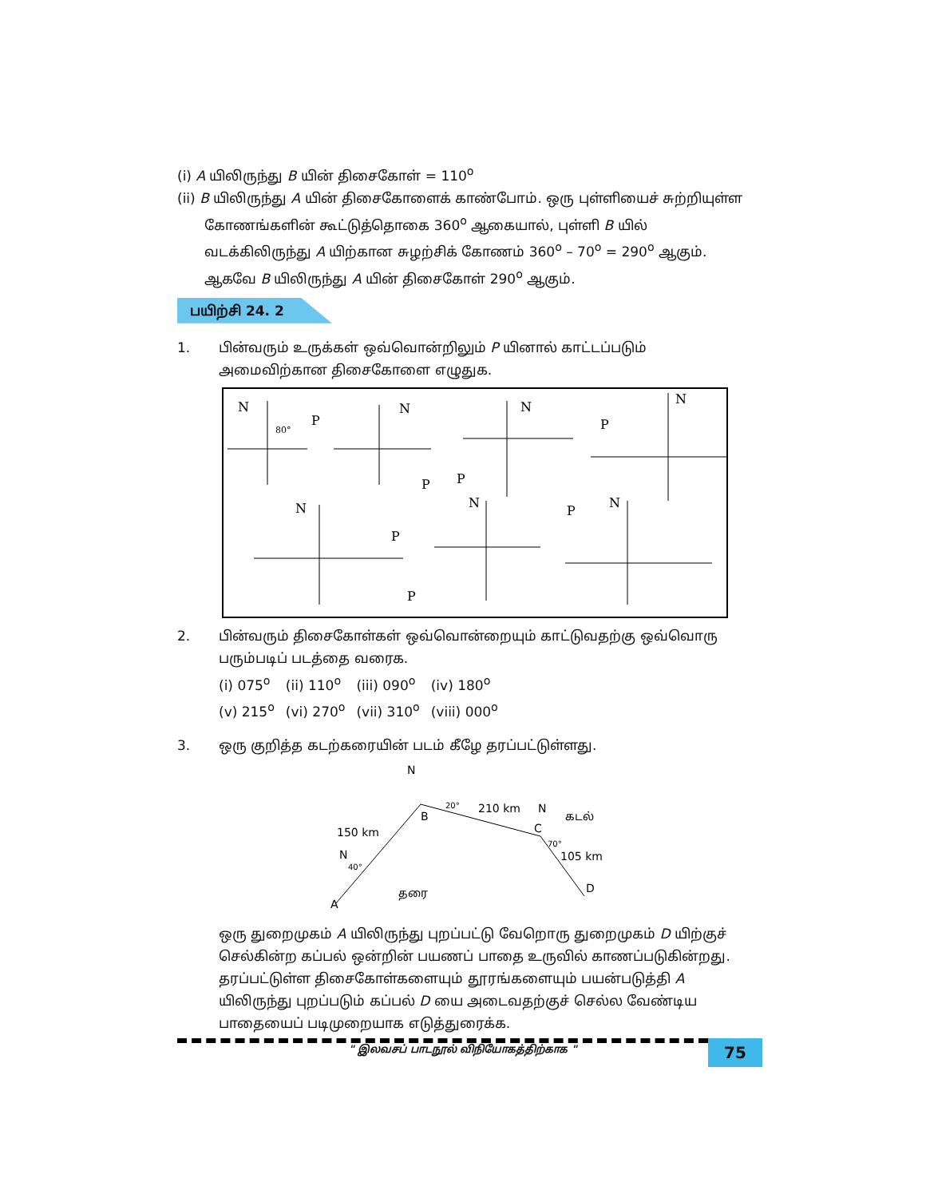(i) A யிலிருந்து B யின் திசைகோள் = 110<sup>o</sup>
(ii) B யிலிருந்து A யின் திசைகோளைக் காண்போம். ஒரு புள்ளியைச் சுற்றியுள்ள
கோணங்களின் கூட்டுத்தொகை 360<sup>o</sup> ஆகையால், புள்ளி B யில் வடக்கிலிருந்து A யிற்கான சுழற்சிக் கோணம் 360<sup>o</sup> – 70<sup>o</sup> = 290<sup>o</sup> ஆகும். ஆகவே B யிலிருந்து A யின் திசைகோள் 290<sup>o</sup> ஆகும்.
பயிற்சி 24. 2
1. பின்வரும் உருக்கள் ஒவ்வொன்றிலும் P யினால் காட்டப்படும் அமைவிற்கான திசைகோளை எழுதுக.
N
P
80°
N
P
N
P
N
P
N
P
N
P
P
N
2. பின்வரும் திசைகோள்கள் ஒவ்வொன்றையும் காட்டுவதற்கு ஒவ்வொரு பரும்படிப் படத்தை வரைக.
| (i) 075<sup>o</sup> | (ii) 110<sup>o</sup> | (iii) 090<sup>o</sup> | (iv) 180<sup>o</sup> |
| (v) 215<sup>o</sup> | (vi) 270<sup>o</sup> | (vii) 310<sup>o</sup> | (viii) 000<sup>o</sup> |
3. ஒரு குறித்த கடற்கரையின் படம் கீழே தரப்பட்டுள்ளது.
N
B
20°
210 km
N
கடல்
C
70°
105 km
150 km
N
40°
தரை
A
D
ஒரு துறைமுகம் A யிலிருந்து புறப்பட்டு வேறொரு துறைமுகம் D யிற்குச் செல்கின்ற கப்பல் ஒன்றின் பயணப் பாதை உருவில் காணப்படுகின்றது. தரப்பட்டுள்ள திசைகோள்களையும் தூரங்களையும் பயன்படுத்தி A யிலிருந்து புறப்படும் கப்பல் D யை அடைவதற்குச் செல்ல வேண்டிய பாதையைப் படிமுறையாக எடுத்துரைக்க.
" இலவசப் பாடநூல் விநியோகத்திற்காக "
75